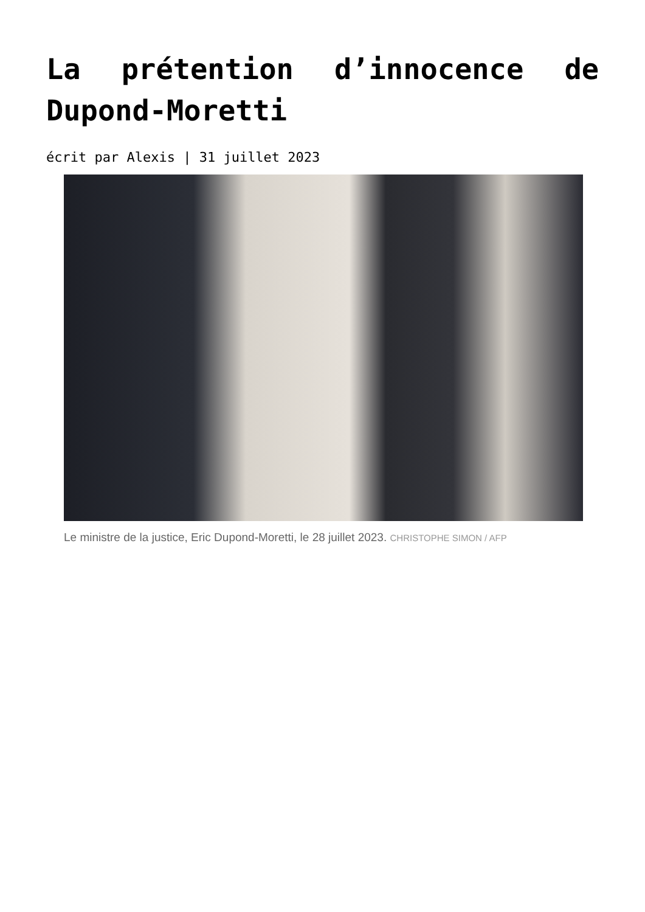La prétention d’innocence de Dupond-Moretti
écrit par Alexis | 31 juillet 2023
Le ministre de la justice, Eric Dupond-Moretti, le 28 juillet 2023. CHRISTOPHE SIMON / AFP